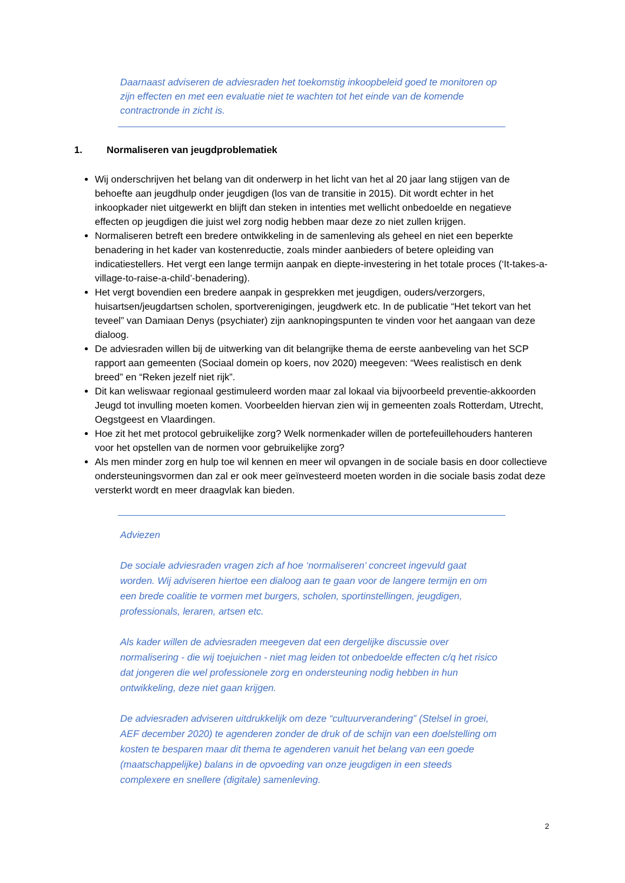Daarnaast adviseren de adviesraden het toekomstig inkoopbeleid goed te monitoren op zijn effecten en met een evaluatie niet te wachten tot het einde van de komende contractronde in zicht is.
1. Normaliseren van jeugdproblematiek
Wij onderschrijven het belang van dit onderwerp in het licht van het al 20 jaar lang stijgen van de behoefte aan jeugdhulp onder jeugdigen (los van de transitie in 2015). Dit wordt echter in het inkoopkader niet uitgewerkt en blijft dan steken in intenties met wellicht onbedoelde en negatieve effecten op jeugdigen die juist wel zorg nodig hebben maar deze zo niet zullen krijgen.
Normaliseren betreft een bredere ontwikkeling in de samenleving als geheel en niet een beperkte benadering in het kader van kostenreductie, zoals minder aanbieders of betere opleiding van indicatiestellers. Het vergt een lange termijn aanpak en diepte-investering in het totale proces (‘It-takes-a-village-to-raise-a-child’-benadering).
Het vergt bovendien een bredere aanpak in gesprekken met jeugdigen, ouders/verzorgers, huisartsen/jeugdartsen scholen, sportverenigingen, jeugdwerk etc. In de publicatie “Het tekort van het teveel” van Damiaan Denys (psychiater) zijn aanknopingspunten te vinden voor het aangaan van deze dialoog.
De adviesraden willen bij de uitwerking van dit belangrijke thema de eerste aanbeveling van het SCP rapport aan gemeenten (Sociaal domein op koers, nov 2020) meegeven: “Wees realistisch en denk breed” en “Reken jezelf niet rijk”.
Dit kan weliswaar regionaal gestimuleerd worden maar zal lokaal via bijvoorbeeld preventie-akkoorden Jeugd tot invulling moeten komen. Voorbeelden hiervan zien wij in gemeenten zoals Rotterdam, Utrecht, Oegstgeest en Vlaardingen.
Hoe zit het met protocol gebruikelijke zorg? Welk normenkader willen de portefeuillehouders hanteren voor het opstellen van de normen voor gebruikelijke zorg?
Als men minder zorg en hulp toe wil kennen en meer wil opvangen in de sociale basis en door collectieve ondersteuningsvormen dan zal er ook meer geïnvesteerd moeten worden in die sociale basis zodat deze versterkt wordt en meer draagvlak kan bieden.
Adviezen
De sociale adviesraden vragen zich af hoe ‘normaliseren’ concreet ingevuld gaat worden. Wij adviseren hiertoe een dialoog aan te gaan voor de langere termijn en om een brede coalitie te vormen met burgers, scholen, sportinstellingen, jeugdigen, professionals, leraren, artsen etc.
Als kader willen de adviesraden meegeven dat een dergelijke discussie over normalisering - die wij toejuichen - niet mag leiden tot onbedoelde effecten c/q het risico dat jongeren die wel professionele zorg en ondersteuning nodig hebben in hun ontwikkeling, deze niet gaan krijgen.
De adviesraden adviseren uitdrukkelijk om deze “cultuurverandering” (Stelsel in groei, AEF december 2020) te agenderen zonder de druk of de schijn van een doelstelling om kosten te besparen maar dit thema te agenderen vanuit het belang van een goede (maatschappelijke) balans in de opvoeding van onze jeugdigen in een steeds complexere en snellere (digitale) samenleving.
2